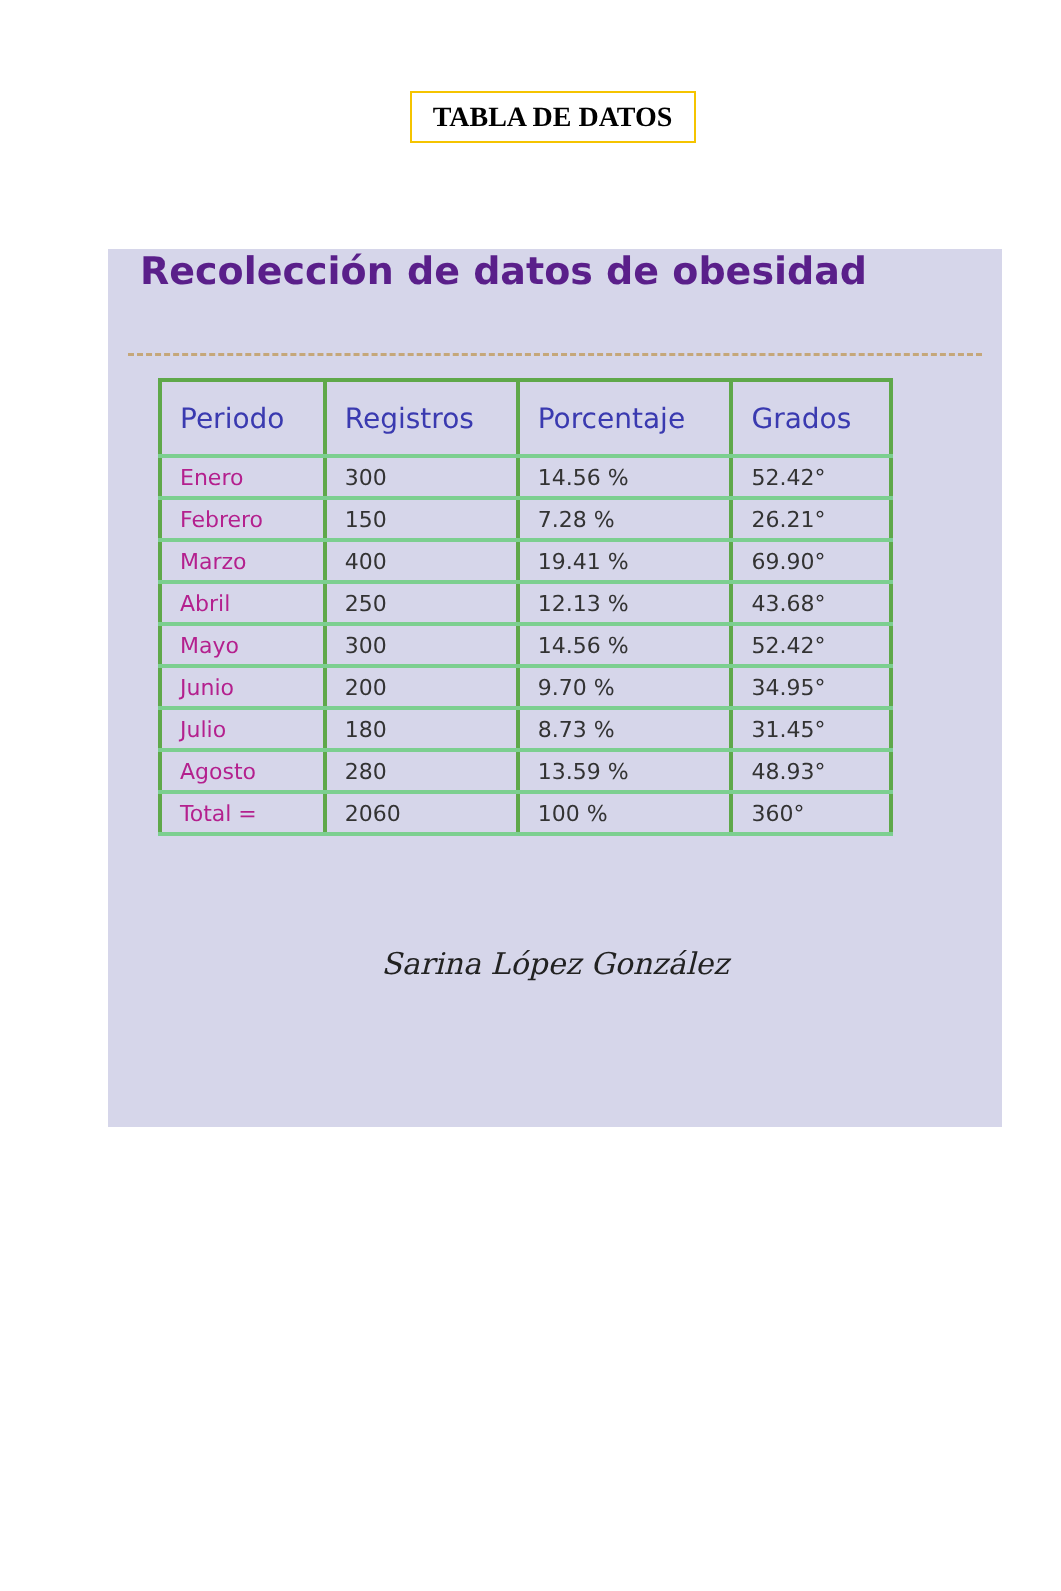TABLA DE DATOS
Recolección de datos de obesidad
| Periodo | Registros | Porcentaje | Grados |
| --- | --- | --- | --- |
| Enero | 300 | 14.56 % | 52.42° |
| Febrero | 150 | 7.28 % | 26.21° |
| Marzo | 400 | 19.41 % | 69.90° |
| Abril | 250 | 12.13 % | 43.68° |
| Mayo | 300 | 14.56 % | 52.42° |
| Junio | 200 | 9.70 % | 34.95° |
| Julio | 180 | 8.73 % | 31.45° |
| Agosto | 280 | 13.59 % | 48.93° |
| Total = | 2060 | 100 % | 360° |
Sarina López González